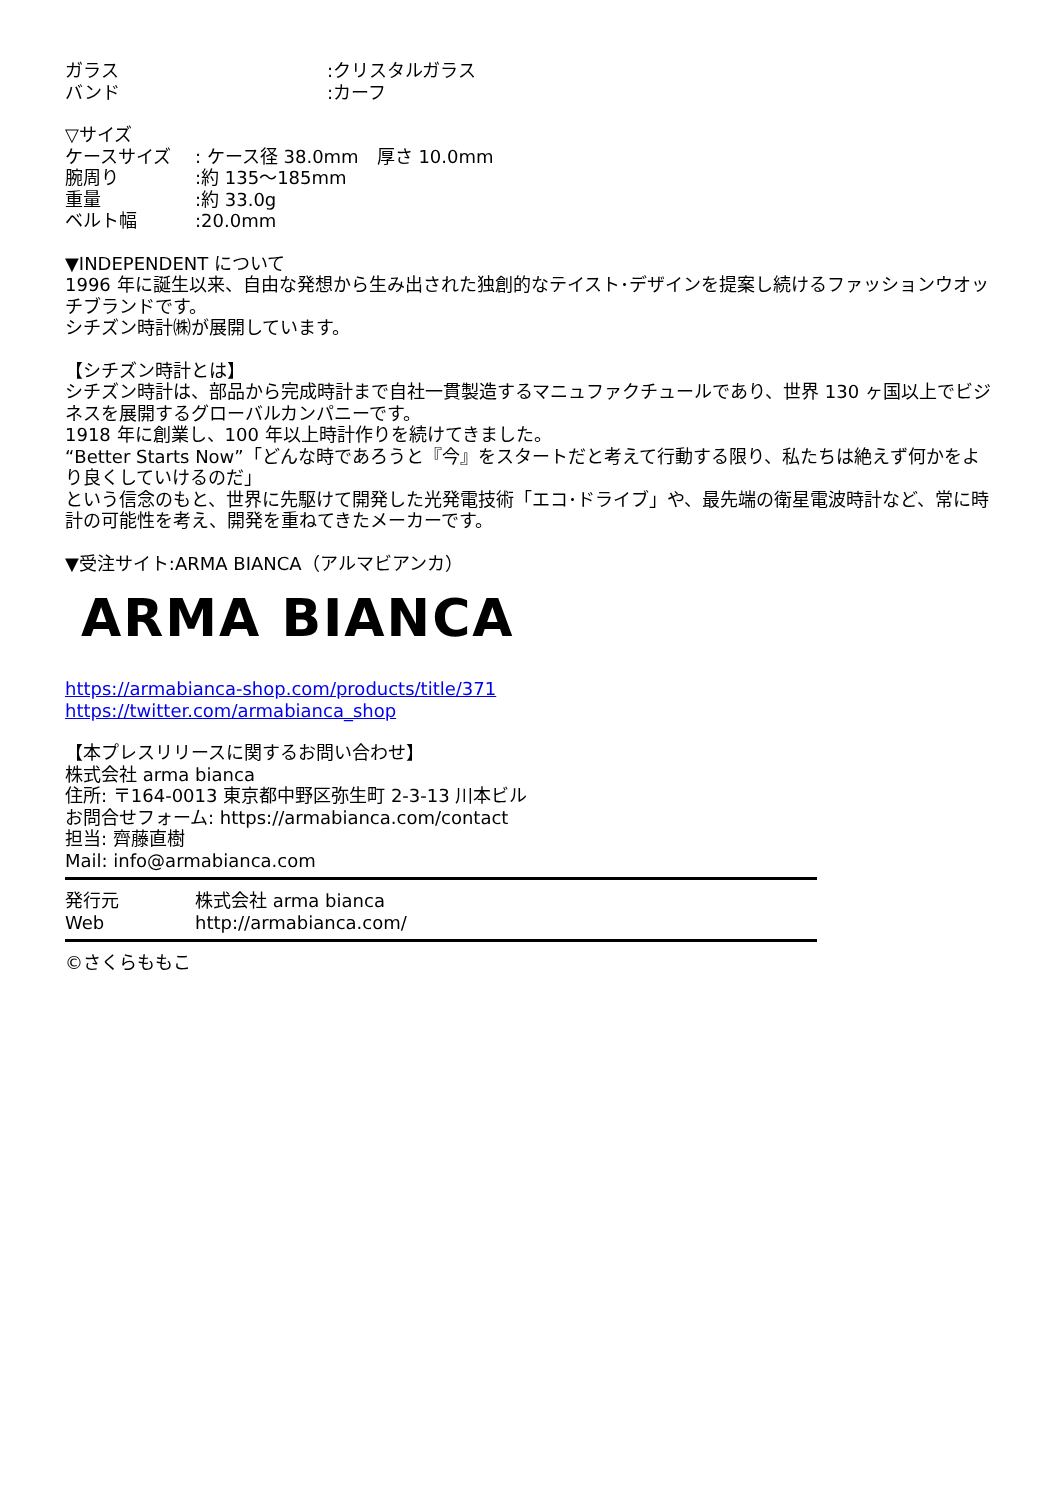ガラス:クリスタルガラス
バンド:カーフ
▽サイズ
ケースサイズ: ケース径 38.0mm　厚さ 10.0mm
腕周り:約 135～185mm
重量:約 33.0g
ベルト幅:20.0mm
▼INDEPENDENT について
1996 年に誕生以来、自由な発想から生み出された独創的なテイスト･デザインを提案し続けるファッションウオッチブランドです。
シチズン時計㈱が展開しています。
【シチズン時計とは】
シチズン時計は、部品から完成時計まで自社一貫製造するマニュファクチュールであり、世界 130 ヶ国以上でビジネスを展開するグローバルカンパニーです。
1918 年に創業し、100 年以上時計作りを続けてきました。
“Better Starts Now”「どんな時であろうと『今』をスタートだと考えて行動する限り、私たちは絶えず何かをより良くしていけるのだ」
という信念のもと、世界に先駆けて開発した光発電技術「エコ･ドライブ」や、最先端の衛星電波時計など、常に時計の可能性を考え、開発を重ねてきたメーカーです。
▼受注サイト:ARMA BIANCA（アルマビアンカ）
ARMA BIANCA
https://armabianca-shop.com/products/title/371
https://twitter.com/armabianca_shop
【本プレスリリースに関するお問い合わせ】
株式会社 arma bianca
住所: 〒164-0013 東京都中野区弥生町 2-3-13 川本ビル
お問合せフォーム: https://armabianca.com/contact
担当: 齊藤直樹
Mail: info@armabianca.com
発行元 株式会社 arma bianca
Web http://armabianca.com/
©さくらももこ